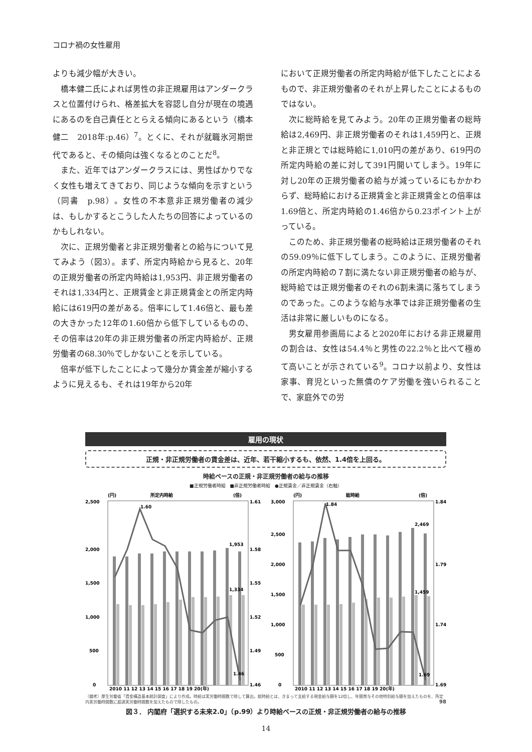コロナ禍の女性雇用
よりも減少幅が大きい。
橋本健二氏によれば男性の非正規雇用はアンダークラスと位置付けられ、格差拡大を容認し自分が現在の境遇にあるのを自己責任ととらえる傾向にあるという（橋本健二　2018年:p.46）<sup>7</sup>。とくに、それが就職氷河期世代であると、その傾向は強くなるとのことだ<sup>8</sup>。
また、近年ではアンダークラスには、男性ばかりでなく女性も増えてきており、同じような傾向を示すという（同書　p.98）。女性の不本意非正規労働者の減少は、もしかするとこうした人たちの回答によっているのかもしれない。
次に、正規労働者と非正規労働者との給与について見てみよう（図3）。まず、所定内時給から見ると、20年の正規労働者の所定内時給は1,953円、非正規労働者のそれは1,334円と、正規賃金と非正規賃金との所定内時給には619円の差がある。倍率にして1.46倍と、最も差の大きかった12年の1.60倍から低下しているものの、その倍率は20年の非正規労働者の所定内時給が、正規労働者の68.30％でしかないことを示している。
倍率が低下したことによって幾分か賃金差が縮小するように見えるも、それは19年から20年
において正規労働者の所定内時給が低下したことによるもので、非正規労働者のそれが上昇したことによるものではない。
次に総時給を見てみよう。20年の正規労働者の総時給は2,469円、非正規労働者のそれは1,459円と、正規と非正規とでは総時給に1,010円の差があり、619円の所定内時給の差に対して391円開いてしまう。19年に対し20年の正規労働者の給与が減っているにもかかわらず、総時給における正規賃金と非正規賃金との倍率は1.69倍と、所定内時給の1.46倍から0.23ポイント上がっている。
このため、非正規労働者の総時給は正規労働者のそれの59.09％に低下してしまう。このように、正規労働者の所定内時給の７割に満たない非正規労働者の給与が、総時給では正規労働者のそれの6割未満に落ちてしまうのであった。このような給与水準では非正規労働者の生活は非常に厳しいものになる。
男女雇用参画局によると2020年における非正規雇用の割合は、女性は54.4％と男性の22.2％と比べて極めて高いことが示されている<sup>9</sup>。コロナ以前より、女性は家事、育児といった無償のケア労働を強いられることで、家庭外での労
雇用の現状
正規・非正規労働者の賃金差は、近年、若干縮小するも、依然、1.4倍を上回る。
時給ベースの正規・非正規労働者の給与の推移
■正規労働者時給　■非正規労働者時給　●正規賃金／非正規賃金（右軸）
所定内時給
(円)
(倍)
2,500
2,000
1,500
1,000
500
0
1.61
1.58
1.55
1.52
1.49
1.46
1.60
1,953
1,334
1.46
2010 11 12 13 14 15 16 17 18 19 20(年)
総時給
(円)
(倍)
3,000
2,500
2,000
1,500
1,000
500
0
1.84
1.79
1.74
1.69
1.84
2,469
1,459
1.69
2010 11 12 13 14 15 16 17 18 19 20(年)
（備考）厚生労働省「賃金構造基本統計調査」により作成。時給は実労働時間数で除して算出。総時給とは、きまって支給する現金給与額を12倍し、年間賞与その他特別給与額を加えたものを、所定内実労働時間数に超過実労働時間数を加えたもので除したもの。 98
図３． 内閣府「選択する未来2.0」（p.99）より時給ベースの正規・非正規労働者の給与の推移
14